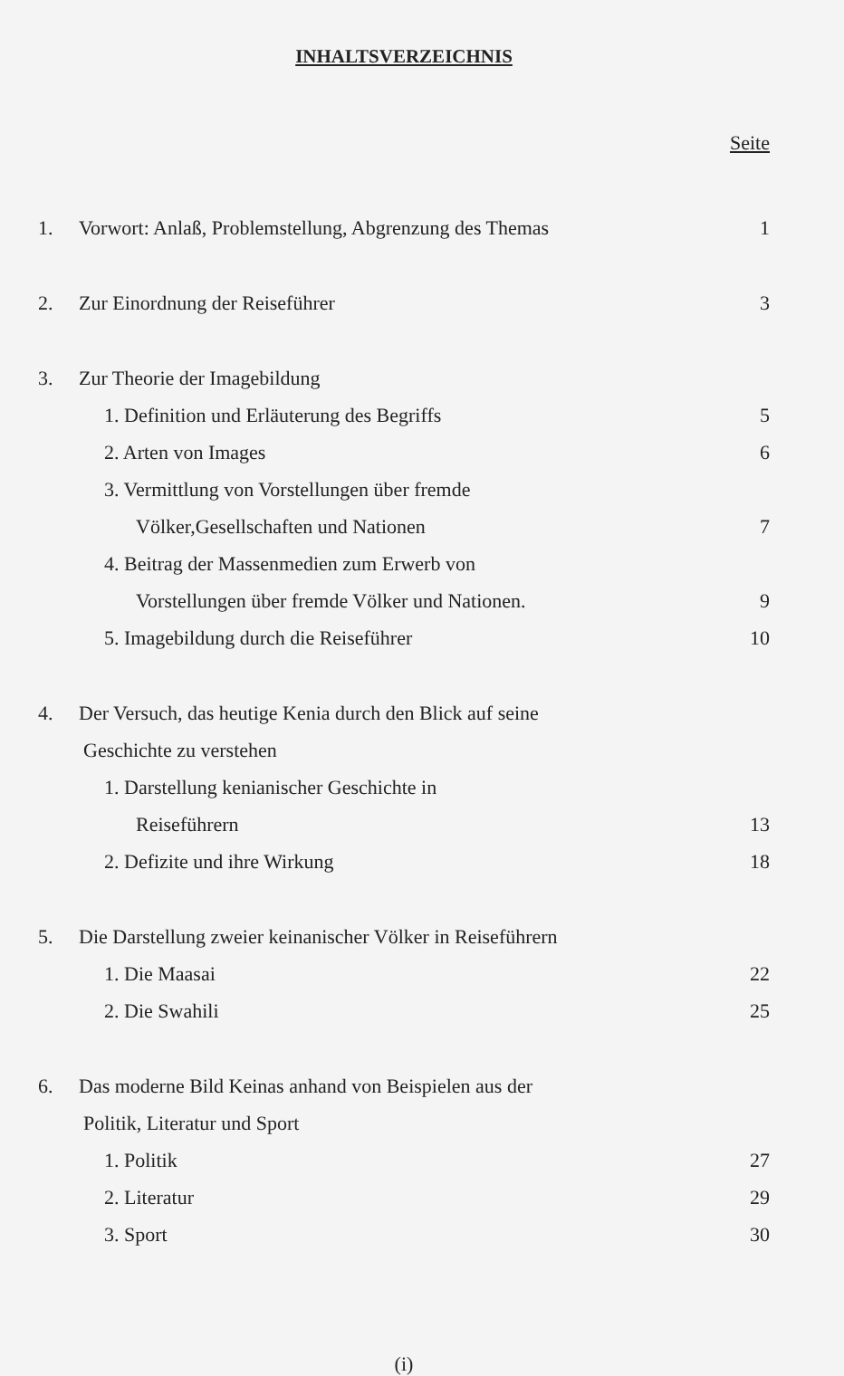INHALTSVERZEICHNIS
Seite
1. Vorwort: Anlaß, Problemstellung, Abgrenzung des Themas 1
2. Zur Einordnung der Reiseführer 3
3. Zur Theorie der Imagebildung
1. Definition und Erläuterung des Begriffs 5
2. Arten von Images 6
3. Vermittlung von Vorstellungen über fremde
Völker,Gesellschaften und Nationen 7
4. Beitrag der Massenmedien zum Erwerb von
Vorstellungen über fremde Völker und Nationen. 9
5. Imagebildung durch die Reiseführer 10
4. Der Versuch, das heutige Kenia durch den Blick auf seine
Geschichte zu verstehen
1. Darstellung kenianischer Geschichte in
Reiseführern 13
2. Defizite und ihre Wirkung 18
5. Die Darstellung zweier keinanischer Völker in Reiseführern
1. Die Maasai 22
2. Die Swahili 25
6. Das moderne Bild Keinas anhand von Beispielen aus der
Politik, Literatur und Sport
1. Politik 27
2. Literatur 29
3. Sport 30
(i)